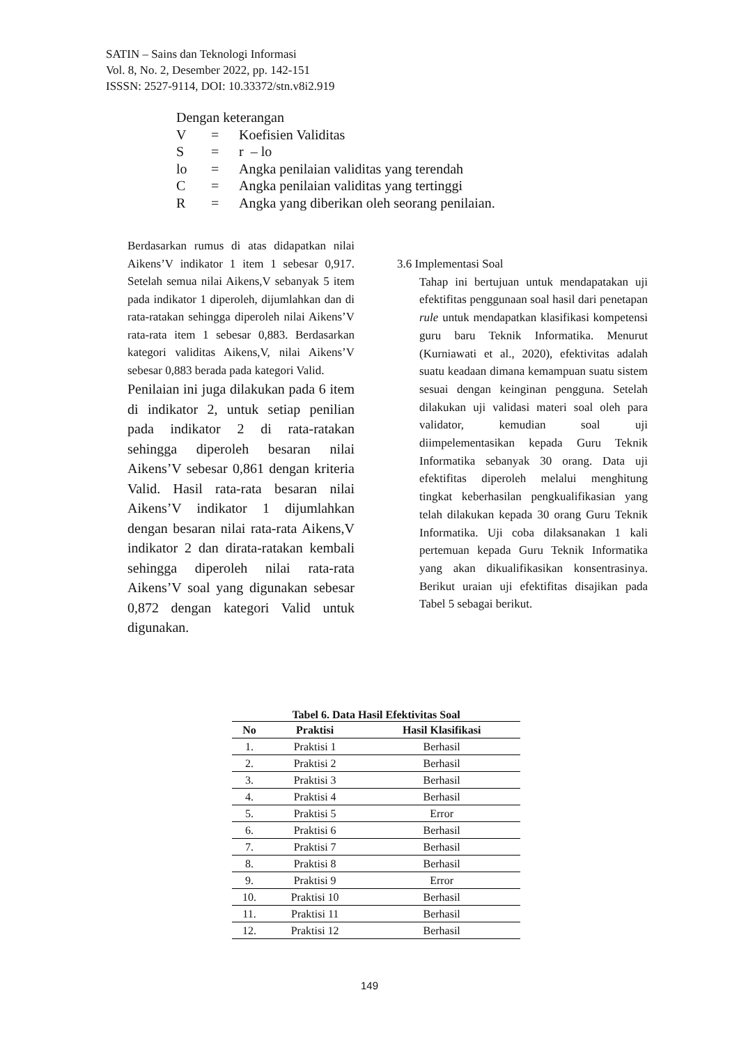SATIN – Sains dan Teknologi Informasi
Vol. 8, No. 2, Desember 2022, pp. 142-151
ISSSN: 2527-9114, DOI: 10.33372/stn.v8i2.919
Dengan keterangan
| V | = | Koefisien Validitas |
| S | = | r – lo |
| lo | = | Angka penilaian validitas yang terendah |
| C | = | Angka penilaian validitas yang tertinggi |
| R | = | Angka yang diberikan oleh seorang penilaian. |
Berdasarkan rumus di atas didapatkan nilai Aikens’V indikator 1 item 1 sebesar 0,917. Setelah semua nilai Aikens,V sebanyak 5 item pada indikator 1 diperoleh, dijumlahkan dan di rata-ratakan sehingga diperoleh nilai Aikens’V rata-rata item 1 sebesar 0,883. Berdasarkan kategori validitas Aikens,V, nilai Aikens’V sebesar 0,883 berada pada kategori Valid.
Penilaian ini juga dilakukan pada 6 item di indikator 2, untuk setiap penilian pada indikator 2 di rata-ratakan sehingga diperoleh besaran nilai Aikens’V sebesar 0,861 dengan kriteria Valid. Hasil rata-rata besaran nilai Aikens’V indikator 1 dijumlahkan dengan besaran nilai rata-rata Aikens,V indikator 2 dan dirata-ratakan kembali sehingga diperoleh nilai rata-rata Aikens’V soal yang digunakan sebesar 0,872 dengan kategori Valid untuk digunakan.
3.6 Implementasi Soal
Tahap ini bertujuan untuk mendapatakan uji efektifitas penggunaan soal hasil dari penetapan rule untuk mendapatkan klasifikasi kompetensi guru baru Teknik Informatika. Menurut (Kurniawati et al., 2020), efektivitas adalah suatu keadaan dimana kemampuan suatu sistem sesuai dengan keinginan pengguna. Setelah dilakukan uji validasi materi soal oleh para validator, kemudian soal uji diimpelementasikan kepada Guru Teknik Informatika sebanyak 30 orang. Data uji efektifitas diperoleh melalui menghitung tingkat keberhasilan pengkualifikasian yang telah dilakukan kepada 30 orang Guru Teknik Informatika. Uji coba dilaksanakan 1 kali pertemuan kepada Guru Teknik Informatika yang akan dikualifikasikan konsentrasinya. Berikut uraian uji efektifitas disajikan pada Tabel 5 sebagai berikut.
Tabel 6. Data Hasil Efektivitas Soal
| No | Praktisi | Hasil Klasifikasi |
| --- | --- | --- |
| 1. | Praktisi 1 | Berhasil |
| 2. | Praktisi 2 | Berhasil |
| 3. | Praktisi 3 | Berhasil |
| 4. | Praktisi 4 | Berhasil |
| 5. | Praktisi 5 | Error |
| 6. | Praktisi 6 | Berhasil |
| 7. | Praktisi 7 | Berhasil |
| 8. | Praktisi 8 | Berhasil |
| 9. | Praktisi 9 | Error |
| 10. | Praktisi 10 | Berhasil |
| 11. | Praktisi 11 | Berhasil |
| 12. | Praktisi 12 | Berhasil |
149